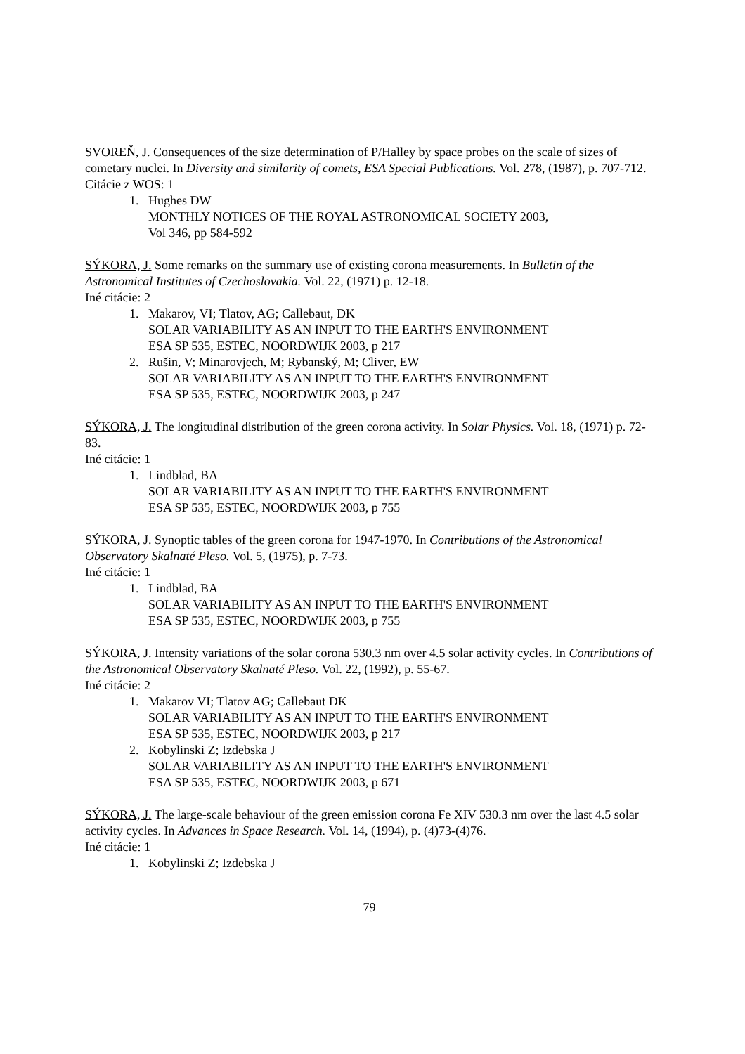SVOREŇ, J. Consequences of the size determination of P/Halley by space probes on the scale of sizes of cometary nuclei. In Diversity and similarity of comets, ESA Special Publications. Vol. 278, (1987), p. 707-712.
Citácie z WOS: 1
1. Hughes DW
MONTHLY NOTICES OF THE ROYAL ASTRONOMICAL SOCIETY 2003,
Vol 346, pp 584-592
SÝKORA, J. Some remarks on the summary use of existing corona measurements. In Bulletin of the Astronomical Institutes of Czechoslovakia. Vol. 22, (1971) p. 12-18.
Iné citácie: 2
1. Makarov, VI; Tlatov, AG; Callebaut, DK
SOLAR VARIABILITY AS AN INPUT TO THE EARTH'S ENVIRONMENT
ESA SP 535, ESTEC, NOORDWIJK 2003, p 217
2. Rušin, V; Minarovjech, M; Rybanský, M; Cliver, EW
SOLAR VARIABILITY AS AN INPUT TO THE EARTH'S ENVIRONMENT
ESA SP 535, ESTEC, NOORDWIJK 2003, p 247
SÝKORA, J. The longitudinal distribution of the green corona activity. In Solar Physics. Vol. 18, (1971) p. 72-83.
Iné citácie: 1
1. Lindblad, BA
SOLAR VARIABILITY AS AN INPUT TO THE EARTH'S ENVIRONMENT
ESA SP 535, ESTEC, NOORDWIJK 2003, p 755
SÝKORA, J. Synoptic tables of the green corona for 1947-1970. In Contributions of the Astronomical Observatory Skalnaté Pleso. Vol. 5, (1975), p. 7-73.
Iné citácie: 1
1. Lindblad, BA
SOLAR VARIABILITY AS AN INPUT TO THE EARTH'S ENVIRONMENT
ESA SP 535, ESTEC, NOORDWIJK 2003, p 755
SÝKORA, J. Intensity variations of the solar corona 530.3 nm over 4.5 solar activity cycles. In Contributions of the Astronomical Observatory Skalnaté Pleso. Vol. 22, (1992), p. 55-67.
Iné citácie: 2
1. Makarov VI; Tlatov AG; Callebaut DK
SOLAR VARIABILITY AS AN INPUT TO THE EARTH'S ENVIRONMENT
ESA SP 535, ESTEC, NOORDWIJK 2003, p 217
2. Kobylinski Z; Izdebska J
SOLAR VARIABILITY AS AN INPUT TO THE EARTH'S ENVIRONMENT
ESA SP 535, ESTEC, NOORDWIJK 2003, p 671
SÝKORA, J. The large-scale behaviour of the green emission corona Fe XIV 530.3 nm over the last 4.5 solar activity cycles. In Advances in Space Research. Vol. 14, (1994), p. (4)73-(4)76.
Iné citácie: 1
1. Kobylinski Z; Izdebska J
79